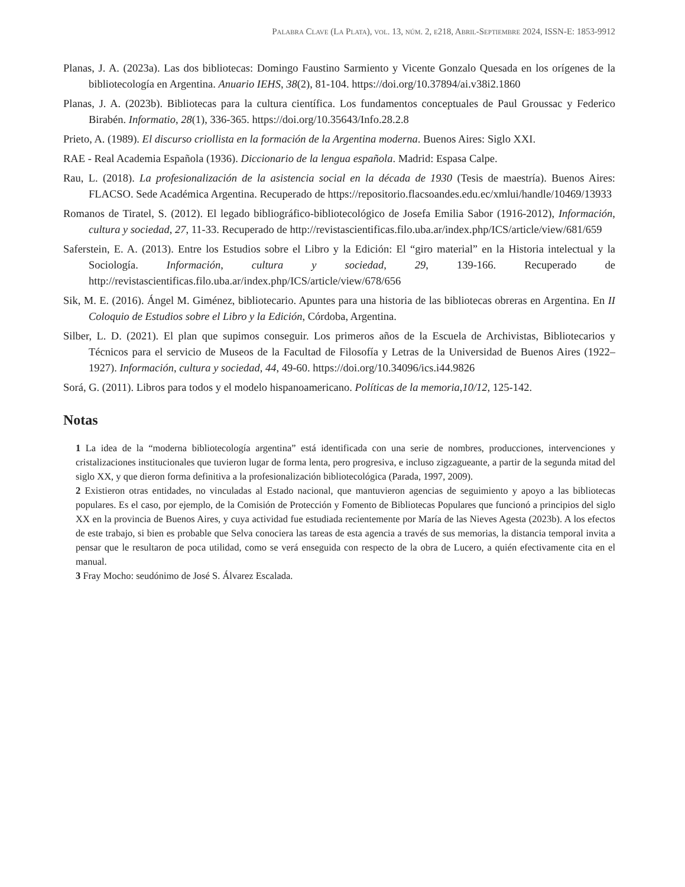Palabra Clave (La Plata), vol. 13, núm. 2, e218, Abril-Septiembre 2024, ISSN-E: 1853-9912
Planas, J. A. (2023a). Las dos bibliotecas: Domingo Faustino Sarmiento y Vicente Gonzalo Quesada en los orígenes de la bibliotecología en Argentina. Anuario IEHS, 38(2), 81-104. https://doi.org/10.37894/ai.v38i2.1860
Planas, J. A. (2023b). Bibliotecas para la cultura científica. Los fundamentos conceptuales de Paul Groussac y Federico Birabén. Informatio, 28(1), 336-365. https://doi.org/10.35643/Info.28.2.8
Prieto, A. (1989). El discurso criollista en la formación de la Argentina moderna. Buenos Aires: Siglo XXI.
RAE - Real Academia Española (1936). Diccionario de la lengua española. Madrid: Espasa Calpe.
Rau, L. (2018). La profesionalización de la asistencia social en la década de 1930 (Tesis de maestría). Buenos Aires: FLACSO. Sede Académica Argentina. Recuperado de https://repositorio.flacsoandes.edu.ec/xmlui/handle/10469/13933
Romanos de Tiratel, S. (2012). El legado bibliográfico-bibliotecológico de Josefa Emilia Sabor (1916-2012), Información, cultura y sociedad, 27, 11-33. Recuperado de http://revistascientificas.filo.uba.ar/index.php/ICS/article/view/681/659
Saferstein, E. A. (2013). Entre los Estudios sobre el Libro y la Edición: El “giro material” en la Historia intelectual y la Sociología. Información, cultura y sociedad, 29, 139-166. Recuperado de http://revistascientificas.filo.uba.ar/index.php/ICS/article/view/678/656
Sik, M. E. (2016). Ángel M. Giménez, bibliotecario. Apuntes para una historia de las bibliotecas obreras en Argentina. En II Coloquio de Estudios sobre el Libro y la Edición, Córdoba, Argentina.
Silber, L. D. (2021). El plan que supimos conseguir. Los primeros años de la Escuela de Archivistas, Bibliotecarios y Técnicos para el servicio de Museos de la Facultad de Filosofía y Letras de la Universidad de Buenos Aires (1922–1927). Información, cultura y sociedad, 44, 49-60. https://doi.org/10.34096/ics.i44.9826
Sorá, G. (2011). Libros para todos y el modelo hispanoamericano. Políticas de la memoria,10/12, 125-142.
Notas
1 La idea de la “moderna bibliotecología argentina” está identificada con una serie de nombres, producciones, intervenciones y cristalizaciones institucionales que tuvieron lugar de forma lenta, pero progresiva, e incluso zigzagueante, a partir de la segunda mitad del siglo XX, y que dieron forma definitiva a la profesionalización bibliotecológica (Parada, 1997, 2009).
2 Existieron otras entidades, no vinculadas al Estado nacional, que mantuvieron agencias de seguimiento y apoyo a las bibliotecas populares. Es el caso, por ejemplo, de la Comisión de Protección y Fomento de Bibliotecas Populares que funcionó a principios del siglo XX en la provincia de Buenos Aires, y cuya actividad fue estudiada recientemente por María de las Nieves Agesta (2023b). A los efectos de este trabajo, si bien es probable que Selva conociera las tareas de esta agencia a través de sus memorias, la distancia temporal invita a pensar que le resultaron de poca utilidad, como se verá enseguida con respecto de la obra de Lucero, a quién efectivamente cita en el manual.
3 Fray Mocho: seudónimo de José S. Álvarez Escalada.